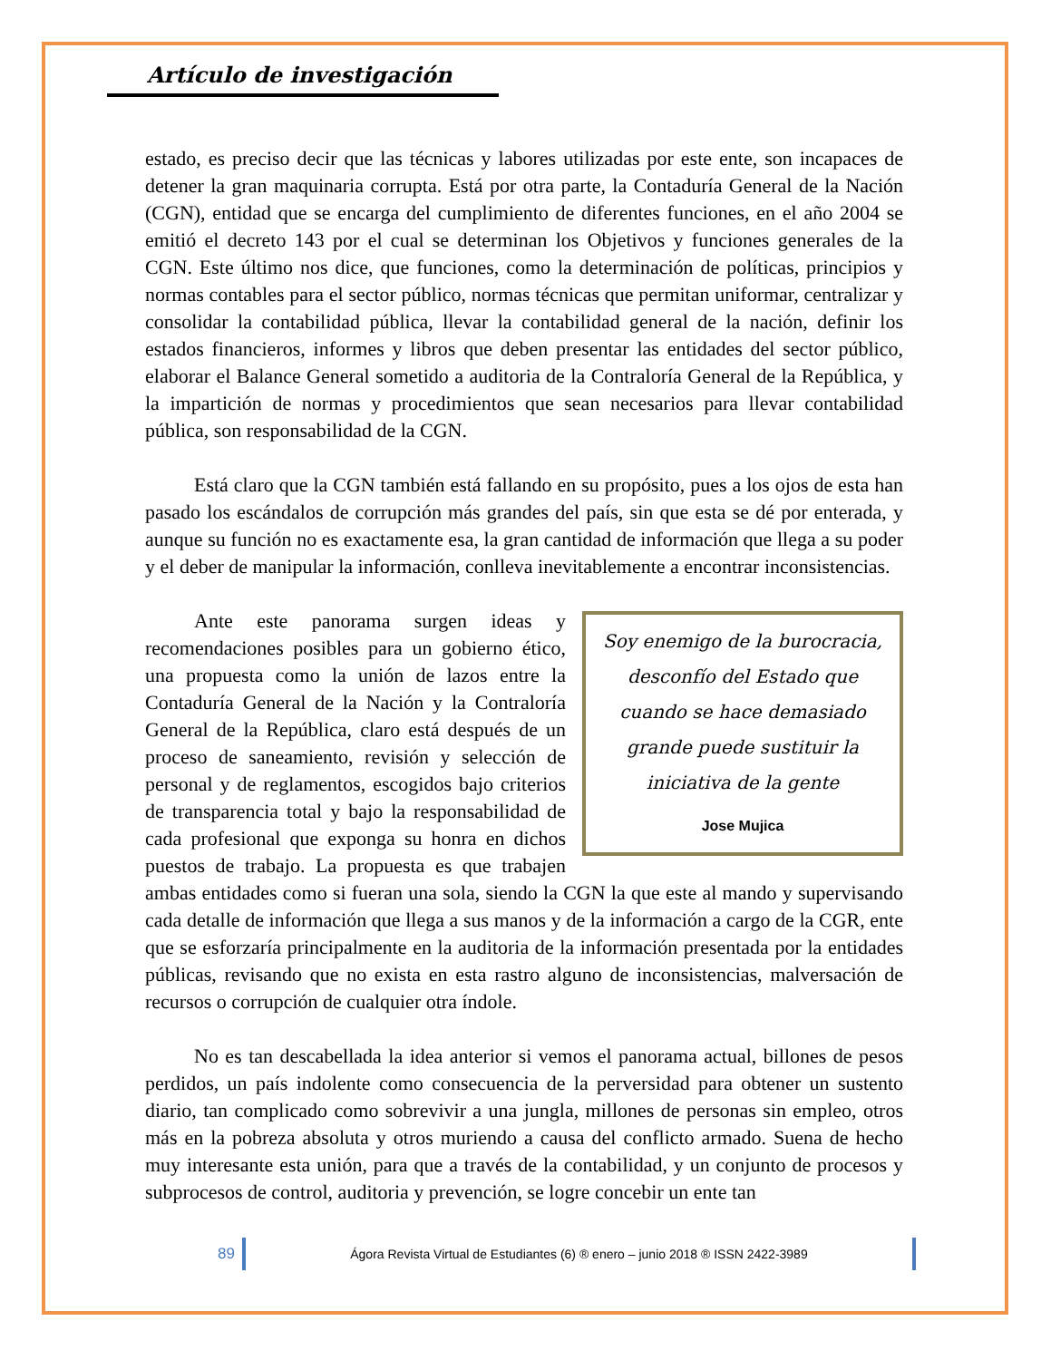Artículo de investigación
estado, es preciso decir que las técnicas y labores utilizadas por este ente, son incapaces de detener la gran maquinaria corrupta. Está por otra parte, la Contaduría General de la Nación (CGN), entidad que se encarga del cumplimiento de diferentes funciones, en el año 2004 se emitió el decreto 143 por el cual se determinan los Objetivos y funciones generales de la CGN. Este último nos dice, que funciones, como la determinación de políticas, principios y normas contables para el sector público, normas técnicas que permitan uniformar, centralizar y consolidar la contabilidad pública, llevar la contabilidad general de la nación, definir los estados financieros, informes y libros que deben presentar las entidades del sector público, elaborar el Balance General sometido a auditoria de la Contraloría General de la República, y la impartición de normas y procedimientos que sean necesarios para llevar contabilidad pública, son responsabilidad de la CGN.
Está claro que la CGN también está fallando en su propósito, pues a los ojos de esta han pasado los escándalos de corrupción más grandes del país, sin que esta se dé por enterada, y aunque su función no es exactamente esa, la gran cantidad de información que llega a su poder y el deber de manipular la información, conlleva inevitablemente a encontrar inconsistencias.
Soy enemigo de la burocracia, desconfío del Estado que cuando se hace demasiado grande puede sustituir la iniciativa de la gente
Jose Mujica
Ante este panorama surgen ideas y recomendaciones posibles para un gobierno ético, una propuesta como la unión de lazos entre la Contaduría General de la Nación y la Contraloría General de la República, claro está después de un proceso de saneamiento, revisión y selección de personal y de reglamentos, escogidos bajo criterios de transparencia total y bajo la responsabilidad de cada profesional que exponga su honra en dichos puestos de trabajo. La propuesta es que trabajen ambas entidades como si fueran una sola, siendo la CGN la que este al mando y supervisando cada detalle de información que llega a sus manos y de la información a cargo de la CGR, ente que se esforzaría principalmente en la auditoria de la información presentada por la entidades públicas, revisando que no exista en esta rastro alguno de inconsistencias, malversación de recursos o corrupción de cualquier otra índole.
No es tan descabellada la idea anterior si vemos el panorama actual, billones de pesos perdidos, un país indolente como consecuencia de la perversidad para obtener un sustento diario, tan complicado como sobrevivir a una jungla, millones de personas sin empleo, otros más en la pobreza absoluta y otros muriendo a causa del conflicto armado. Suena de hecho muy interesante esta unión, para que a través de la contabilidad, y un conjunto de procesos y subprocesos de control, auditoria y prevención, se logre concebir un ente tan
89 Ágora Revista Virtual de Estudiantes (6) ® enero – junio 2018 ® ISSN 2422-3989